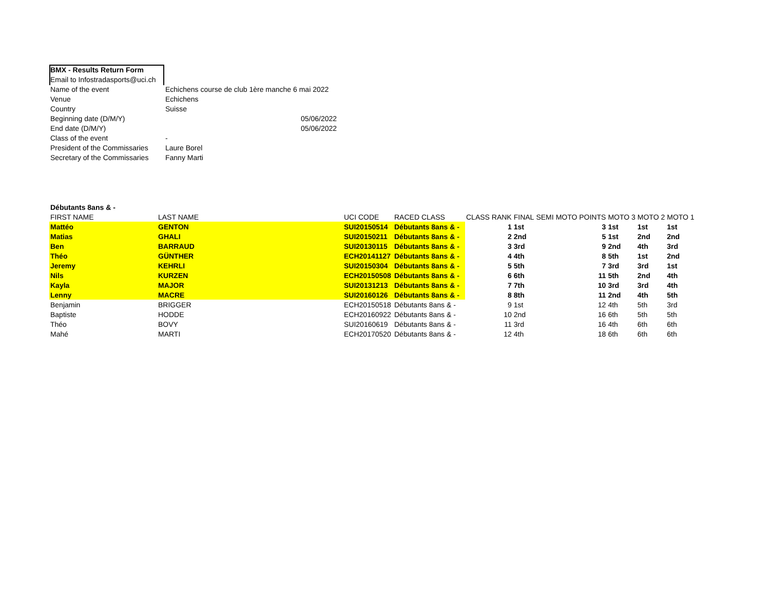| BMX - Results Return Form | | |
| Email to Infostradasports@uci.ch | | |
| Name of the event | Echichens course de club 1ère manche 6 mai 2022 | |
| Venue | Echichens | |
| Country | Suisse | |
| Beginning date (D/M/Y) | | 05/06/2022 |
| End date (D/M/Y) | | 05/06/2022 |
| Class of the event | - | |
| President of the Commissaries | Laure Borel | |
| Secretary of the Commissaries | Fanny Marti | |
| Débutants 8ans & - | | | | | | | | | | |
| FIRST NAME | LAST NAME | UCI CODE | RACED CLASS | CLASS RANK | FINAL | SEMI | MOTO POINTS | MOTO 3 | MOTO 2 | MOTO 1 |
| Mattéo | GENTON | SUI20150514 | Débutants 8ans & - | 1 | 1st | | 3 | 1st | 1st | 1st |
| Matias | GHALI | SUI20150211 | Débutants 8ans & - | 2 | 2nd | | 5 | 1st | 2nd | 2nd |
| Ben | BARRAUD | SUI20130115 | Débutants 8ans & - | 3 | 3rd | | 9 | 2nd | 4th | 3rd |
| Théo | GÜNTHER | ECH20141127 | Débutants 8ans & - | 4 | 4th | | 8 | 5th | 1st | 2nd |
| Jeremy | KEHRLI | SUI20150304 | Débutants 8ans & - | 5 | 5th | | 7 | 3rd | 3rd | 1st |
| Nils | KURZEN | ECH20150508 | Débutants 8ans & - | 6 | 6th | | 11 | 5th | 2nd | 4th |
| Kayla | MAJOR | SUI20131213 | Débutants 8ans & - | 7 | 7th | | 10 | 3rd | 3rd | 4th |
| Lenny | MACRE | SUI20160126 | Débutants 8ans & - | 8 | 8th | | 11 | 2nd | 4th | 5th |
| Benjamin | BRIGGER | ECH20150518 | Débutants 8ans & - | 9 | 1st | | 12 | 4th | 5th | 3rd |
| Baptiste | HODDE | ECH20160922 | Débutants 8ans & - | 10 | 2nd | | 16 | 6th | 5th | 5th |
| Théo | BOVY | SUI20160619 | Débutants 8ans & - | 11 | 3rd | | 16 | 4th | 6th | 6th |
| Mahé | MARTI | ECH20170520 | Débutants 8ans & - | 12 | 4th | | 18 | 6th | 6th | 6th |